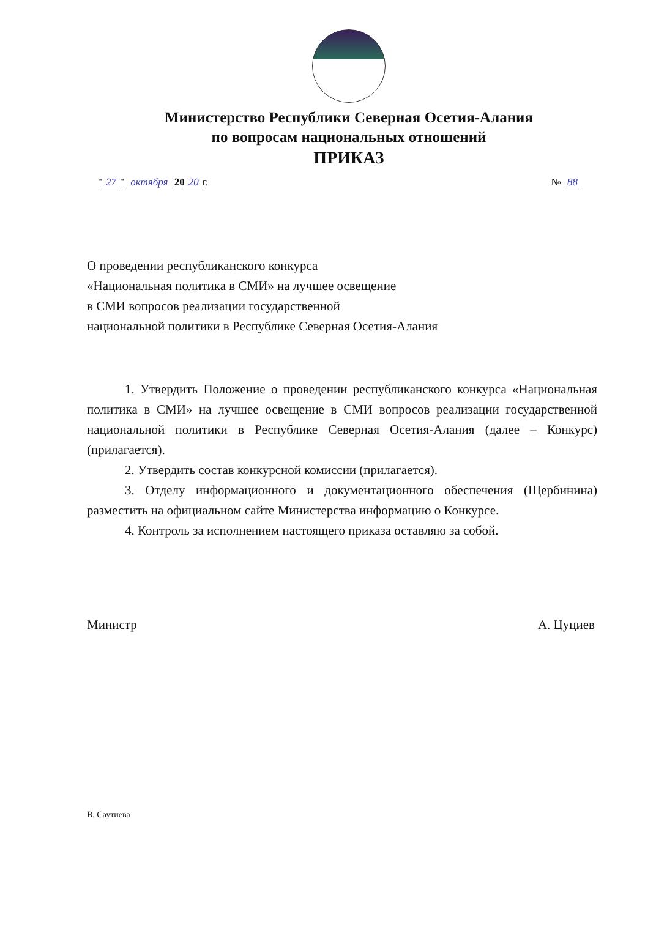Министерство Республики Северная Осетия-Алания
по вопросам национальных отношений
ПРИКАЗ
" 27 " октября 20 20 г. № 88
О проведении республиканского конкурса
«Национальная политика в СМИ» на лучшее освещение
в СМИ вопросов реализации государственной
национальной политики в Республике Северная Осетия-Алания
1. Утвердить Положение о проведении республиканского конкурса «Национальная политика в СМИ» на лучшее освещение в СМИ вопросов реализации государственной национальной политики в Республике Северная Осетия-Алания (далее – Конкурс) (прилагается).
2. Утвердить состав конкурсной комиссии (прилагается).
3. Отделу информационного и документационного обеспечения (Щербинина) разместить на официальном сайте Министерства информацию о Конкурсе.
4. Контроль за исполнением настоящего приказа оставляю за собой.
Министр А. Цуциев
В. Саутиева